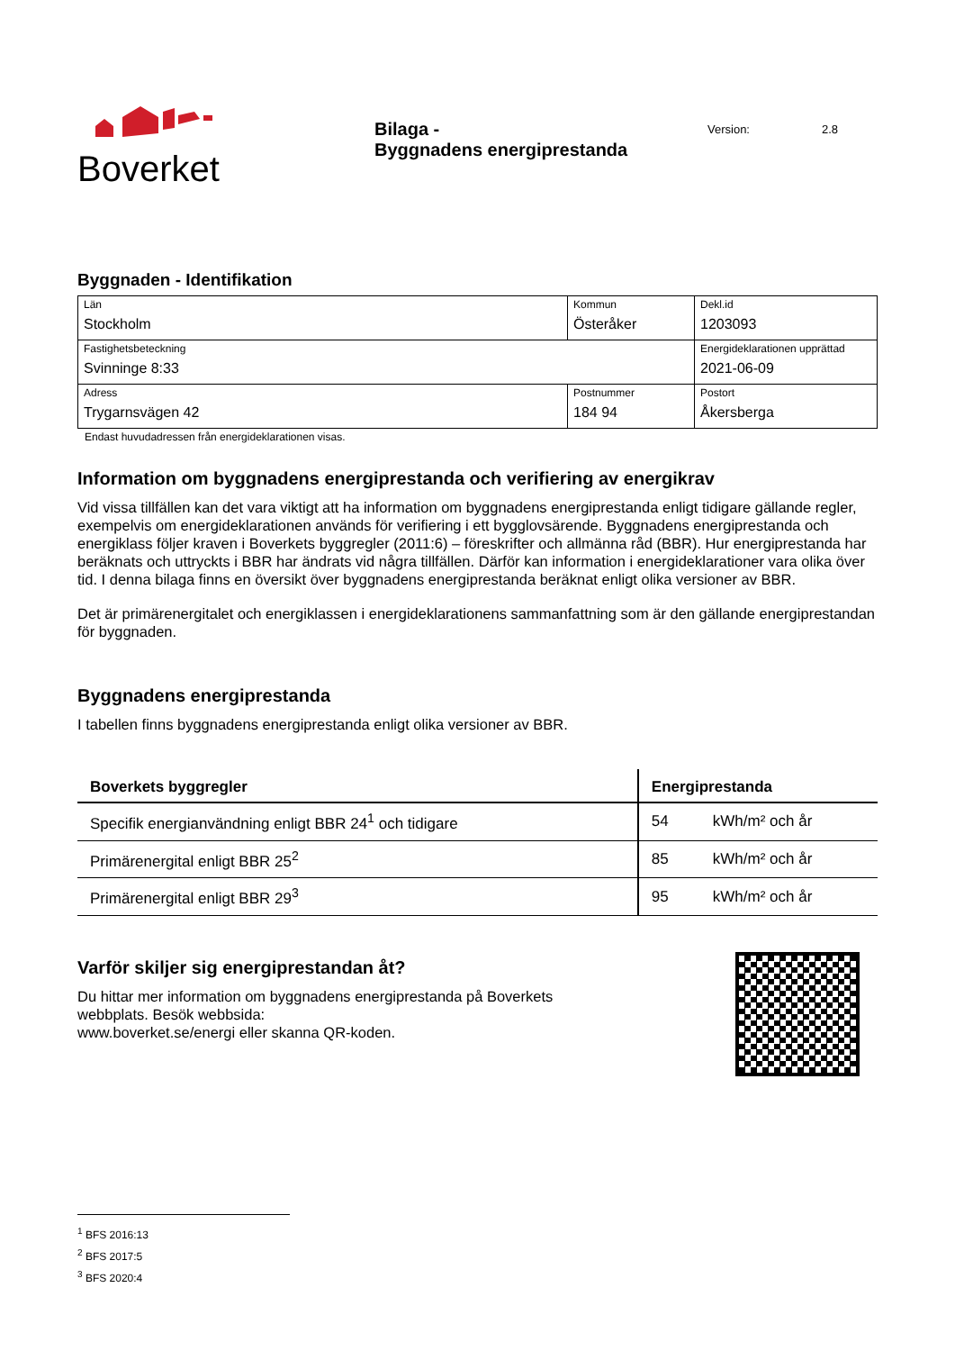Boverket
Bilaga -
Byggnadens energiprestanda
Version: 2.8
Byggnaden - Identifikation
| Län Stockholm | Kommun Österåker | | Dekl.id 1203093 |
| Fastighetsbeteckning Svinninge 8:33 | | | Energideklarationen upprättad 2021-06-09 |
| Adress Trygarnsvägen 42 | Postnummer 184 94 | Postort Åkersberga | |
Endast huvudadressen från energideklarationen visas.
Information om byggnadens energiprestanda och verifiering av energikrav
Vid vissa tillfällen kan det vara viktigt att ha information om byggnadens energiprestanda enligt tidigare gällande regler, exempelvis om energideklarationen används för verifiering i ett bygglovsärende. Byggnadens energiprestanda och energiklass följer kraven i Boverkets byggregler (2011:6) – föreskrifter och allmänna råd (BBR). Hur energiprestanda har beräknats och uttryckts i BBR har ändrats vid några tillfällen. Därför kan information i energideklarationer vara olika över tid. I denna bilaga finns en översikt över byggnadens energiprestanda beräknat enligt olika versioner av BBR.
Det är primärenergitalet och energiklassen i energideklarationens sammanfattning som är den gällande energiprestandan för byggnaden.
Byggnadens energiprestanda
I tabellen finns byggnadens energiprestanda enligt olika versioner av BBR.
| Boverkets byggregler | Energiprestanda | |
| --- | --- | --- |
| Specifik energianvändning enligt BBR 24<sup>1</sup> och tidigare | 54 | kWh/m² och år |
| Primärenergital enligt BBR 25<sup>2</sup> | 85 | kWh/m² och år |
| Primärenergital enligt BBR 29<sup>3</sup> | 95 | kWh/m² och år |
Varför skiljer sig energiprestandan åt?
Du hittar mer information om byggnadens energiprestanda på Boverkets webbplats. Besök webbsida:
www.boverket.se/energi eller skanna QR-koden.
<sup>1</sup> BFS 2016:13
<sup>2</sup> BFS 2017:5
<sup>3</sup> BFS 2020:4